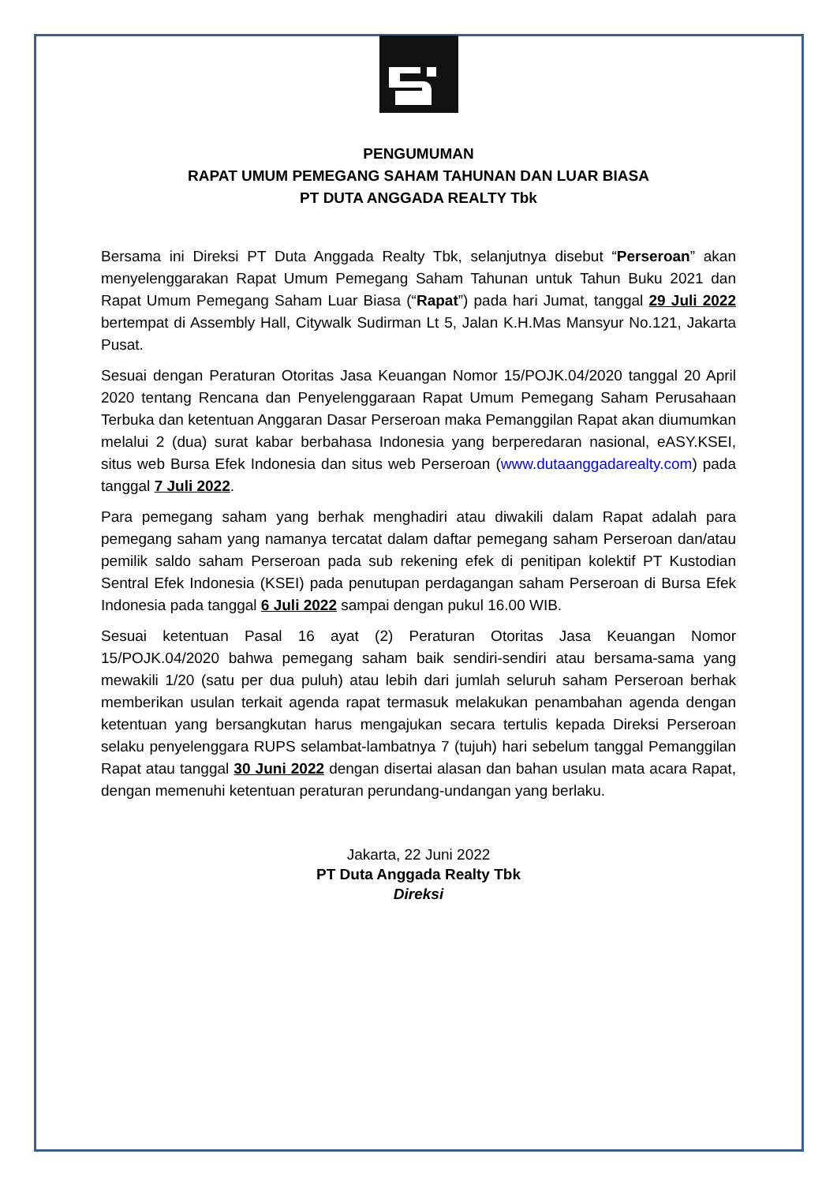PENGUMUMAN
RAPAT UMUM PEMEGANG SAHAM TAHUNAN DAN LUAR BIASA
PT DUTA ANGGADA REALTY Tbk
Bersama ini Direksi PT Duta Anggada Realty Tbk, selanjutnya disebut “Perseroan” akan menyelenggarakan Rapat Umum Pemegang Saham Tahunan untuk Tahun Buku 2021 dan Rapat Umum Pemegang Saham Luar Biasa (“Rapat”) pada hari Jumat, tanggal 29 Juli 2022 bertempat di Assembly Hall, Citywalk Sudirman Lt 5, Jalan K.H.Mas Mansyur No.121, Jakarta Pusat.
Sesuai dengan Peraturan Otoritas Jasa Keuangan Nomor 15/POJK.04/2020 tanggal 20 April 2020 tentang Rencana dan Penyelenggaraan Rapat Umum Pemegang Saham Perusahaan Terbuka dan ketentuan Anggaran Dasar Perseroan maka Pemanggilan Rapat akan diumumkan melalui 2 (dua) surat kabar berbahasa Indonesia yang berperedaran nasional, eASY.KSEI, situs web Bursa Efek Indonesia dan situs web Perseroan (www.dutaanggadarealty.com) pada tanggal 7 Juli 2022.
Para pemegang saham yang berhak menghadiri atau diwakili dalam Rapat adalah para pemegang saham yang namanya tercatat dalam daftar pemegang saham Perseroan dan/atau pemilik saldo saham Perseroan pada sub rekening efek di penitipan kolektif PT Kustodian Sentral Efek Indonesia (KSEI) pada penutupan perdagangan saham Perseroan di Bursa Efek Indonesia pada tanggal 6 Juli 2022 sampai dengan pukul 16.00 WIB.
Sesuai ketentuan Pasal 16 ayat (2) Peraturan Otoritas Jasa Keuangan Nomor 15/POJK.04/2020 bahwa pemegang saham baik sendiri-sendiri atau bersama-sama yang mewakili 1/20 (satu per dua puluh) atau lebih dari jumlah seluruh saham Perseroan berhak memberikan usulan terkait agenda rapat termasuk melakukan penambahan agenda dengan ketentuan yang bersangkutan harus mengajukan secara tertulis kepada Direksi Perseroan selaku penyelenggara RUPS selambat-lambatnya 7 (tujuh) hari sebelum tanggal Pemanggilan Rapat atau tanggal 30 Juni 2022 dengan disertai alasan dan bahan usulan mata acara Rapat, dengan memenuhi ketentuan peraturan perundang-undangan yang berlaku.
Jakarta, 22 Juni 2022
PT Duta Anggada Realty Tbk
Direksi